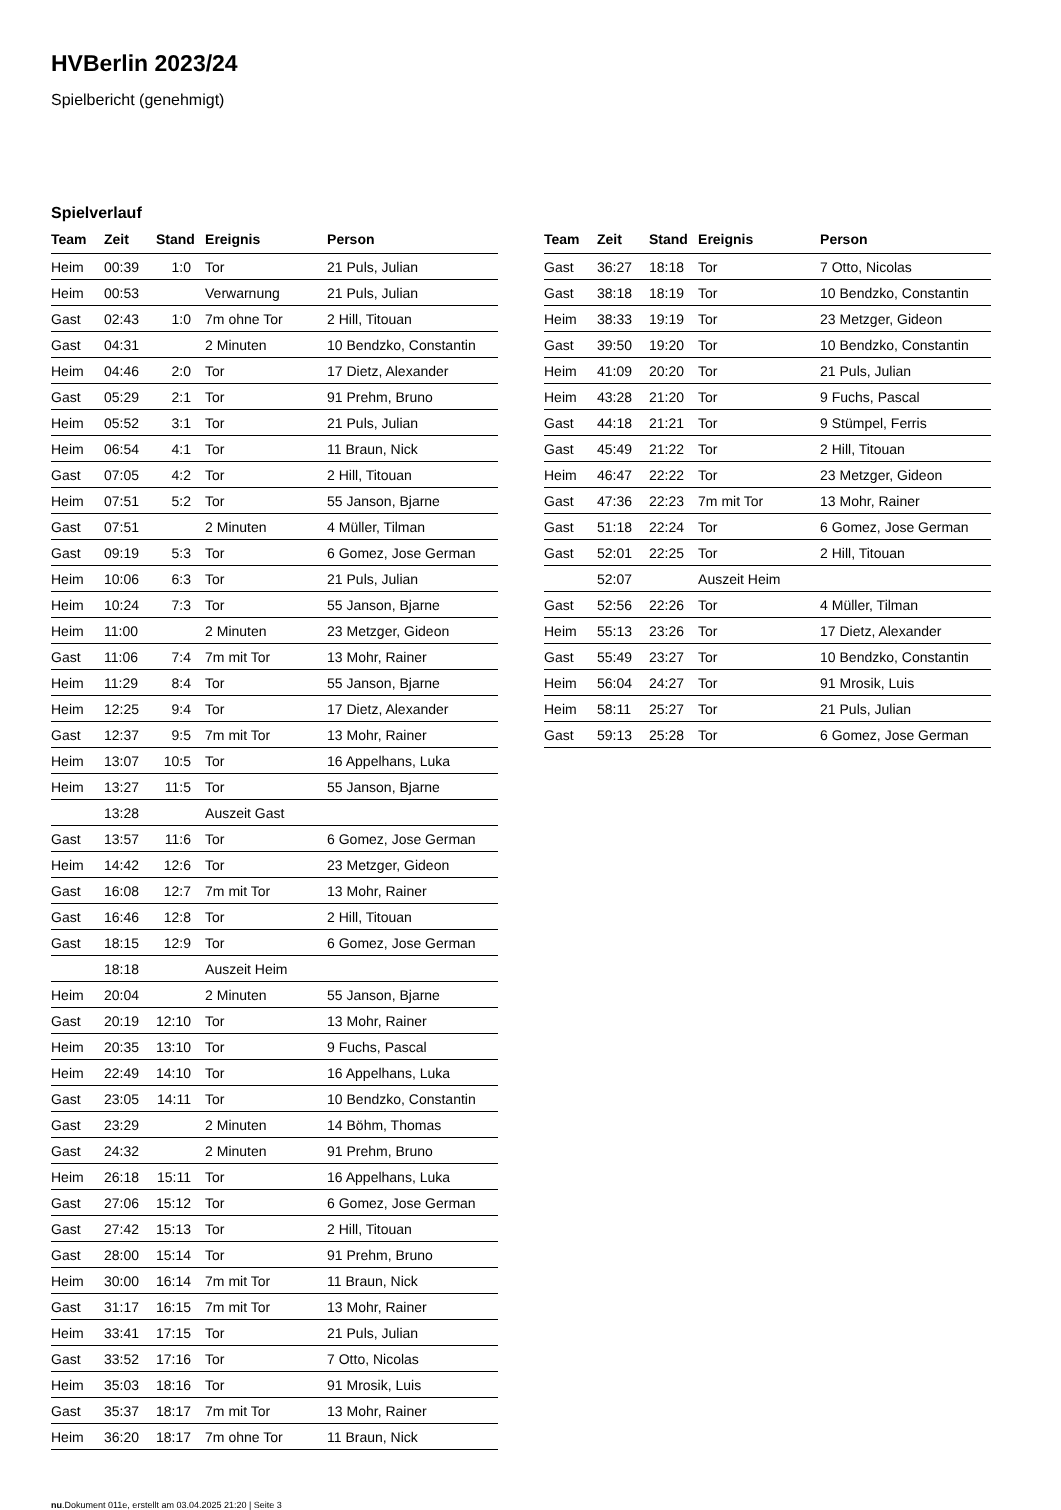HVBerlin 2023/24
Spielbericht (genehmigt)
Spielverlauf
| Team | Zeit | Stand | Ereignis | Person |
| --- | --- | --- | --- | --- |
| Heim | 00:39 | 1:0 | Tor | 21 Puls, Julian |
| Heim | 00:53 | | Verwarnung | 21 Puls, Julian |
| Gast | 02:43 | 1:0 | 7m ohne Tor | 2 Hill, Titouan |
| Gast | 04:31 | | 2 Minuten | 10 Bendzko, Constantin |
| Heim | 04:46 | 2:0 | Tor | 17 Dietz, Alexander |
| Gast | 05:29 | 2:1 | Tor | 91 Prehm, Bruno |
| Heim | 05:52 | 3:1 | Tor | 21 Puls, Julian |
| Heim | 06:54 | 4:1 | Tor | 11 Braun, Nick |
| Gast | 07:05 | 4:2 | Tor | 2 Hill, Titouan |
| Heim | 07:51 | 5:2 | Tor | 55 Janson, Bjarne |
| Gast | 07:51 | | 2 Minuten | 4 Müller, Tilman |
| Gast | 09:19 | 5:3 | Tor | 6 Gomez, Jose German |
| Heim | 10:06 | 6:3 | Tor | 21 Puls, Julian |
| Heim | 10:24 | 7:3 | Tor | 55 Janson, Bjarne |
| Heim | 11:00 | | 2 Minuten | 23 Metzger, Gideon |
| Gast | 11:06 | 7:4 | 7m mit Tor | 13 Mohr, Rainer |
| Heim | 11:29 | 8:4 | Tor | 55 Janson, Bjarne |
| Heim | 12:25 | 9:4 | Tor | 17 Dietz, Alexander |
| Gast | 12:37 | 9:5 | 7m mit Tor | 13 Mohr, Rainer |
| Heim | 13:07 | 10:5 | Tor | 16 Appelhans, Luka |
| Heim | 13:27 | 11:5 | Tor | 55 Janson, Bjarne |
| | 13:28 | | Auszeit Gast | |
| Gast | 13:57 | 11:6 | Tor | 6 Gomez, Jose German |
| Heim | 14:42 | 12:6 | Tor | 23 Metzger, Gideon |
| Gast | 16:08 | 12:7 | 7m mit Tor | 13 Mohr, Rainer |
| Gast | 16:46 | 12:8 | Tor | 2 Hill, Titouan |
| Gast | 18:15 | 12:9 | Tor | 6 Gomez, Jose German |
| | 18:18 | | Auszeit Heim | |
| Heim | 20:04 | | 2 Minuten | 55 Janson, Bjarne |
| Gast | 20:19 | 12:10 | Tor | 13 Mohr, Rainer |
| Heim | 20:35 | 13:10 | Tor | 9 Fuchs, Pascal |
| Heim | 22:49 | 14:10 | Tor | 16 Appelhans, Luka |
| Gast | 23:05 | 14:11 | Tor | 10 Bendzko, Constantin |
| Gast | 23:29 | | 2 Minuten | 14 Böhm, Thomas |
| Gast | 24:32 | | 2 Minuten | 91 Prehm, Bruno |
| Heim | 26:18 | 15:11 | Tor | 16 Appelhans, Luka |
| Gast | 27:06 | 15:12 | Tor | 6 Gomez, Jose German |
| Gast | 27:42 | 15:13 | Tor | 2 Hill, Titouan |
| Gast | 28:00 | 15:14 | Tor | 91 Prehm, Bruno |
| Heim | 30:00 | 16:14 | 7m mit Tor | 11 Braun, Nick |
| Gast | 31:17 | 16:15 | 7m mit Tor | 13 Mohr, Rainer |
| Heim | 33:41 | 17:15 | Tor | 21 Puls, Julian |
| Gast | 33:52 | 17:16 | Tor | 7 Otto, Nicolas |
| Heim | 35:03 | 18:16 | Tor | 91 Mrosik, Luis |
| Gast | 35:37 | 18:17 | 7m mit Tor | 13 Mohr, Rainer |
| Heim | 36:20 | 18:17 | 7m ohne Tor | 11 Braun, Nick |
| Team | Zeit | Stand | Ereignis | Person |
| --- | --- | --- | --- | --- |
| Gast | 36:27 | 18:18 | Tor | 7 Otto, Nicolas |
| Gast | 38:18 | 18:19 | Tor | 10 Bendzko, Constantin |
| Heim | 38:33 | 19:19 | Tor | 23 Metzger, Gideon |
| Gast | 39:50 | 19:20 | Tor | 10 Bendzko, Constantin |
| Heim | 41:09 | 20:20 | Tor | 21 Puls, Julian |
| Heim | 43:28 | 21:20 | Tor | 9 Fuchs, Pascal |
| Gast | 44:18 | 21:21 | Tor | 9 Stümpel, Ferris |
| Gast | 45:49 | 21:22 | Tor | 2 Hill, Titouan |
| Heim | 46:47 | 22:22 | Tor | 23 Metzger, Gideon |
| Gast | 47:36 | 22:23 | 7m mit Tor | 13 Mohr, Rainer |
| Gast | 51:18 | 22:24 | Tor | 6 Gomez, Jose German |
| Gast | 52:01 | 22:25 | Tor | 2 Hill, Titouan |
| | 52:07 | | Auszeit Heim | |
| Gast | 52:56 | 22:26 | Tor | 4 Müller, Tilman |
| Heim | 55:13 | 23:26 | Tor | 17 Dietz, Alexander |
| Gast | 55:49 | 23:27 | Tor | 10 Bendzko, Constantin |
| Heim | 56:04 | 24:27 | Tor | 91 Mrosik, Luis |
| Heim | 58:11 | 25:27 | Tor | 21 Puls, Julian |
| Gast | 59:13 | 25:28 | Tor | 6 Gomez, Jose German |
nu.Dokument 011e, erstellt am 03.04.2025 21:20 | Seite 3